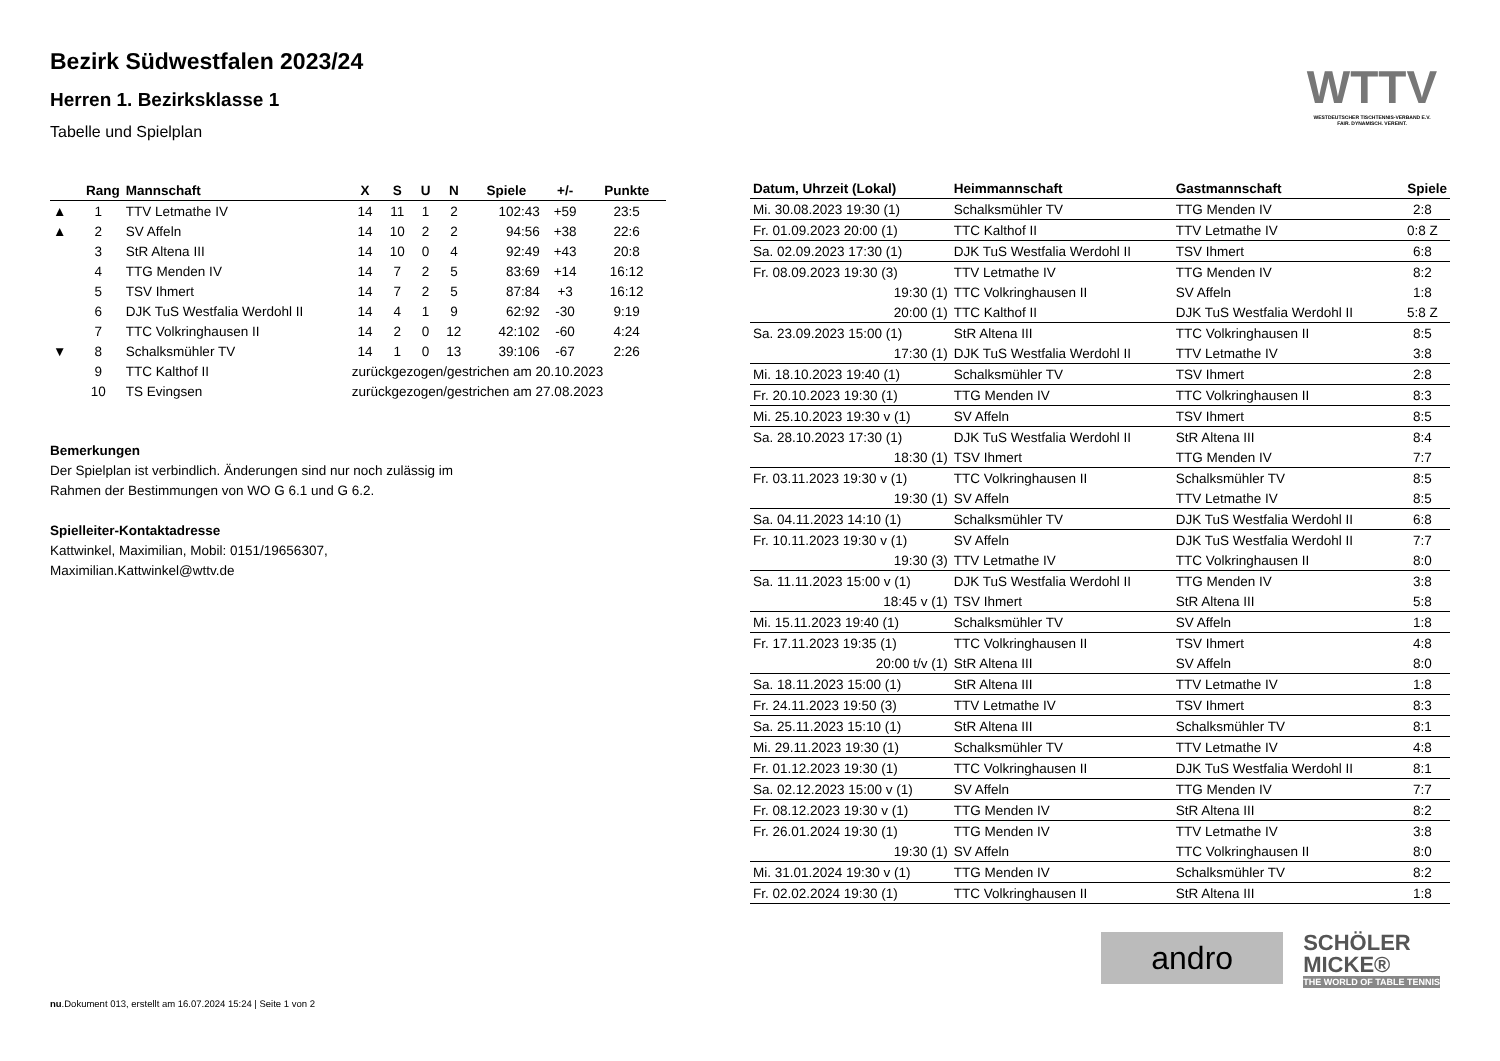Bezirk Südwestfalen 2023/24
Herren 1. Bezirksklasse 1
Tabelle und Spielplan
| | Rang | Mannschaft | X | S | U | N | Spiele | +/- | Punkte |
| --- | --- | --- | --- | --- | --- | --- | --- | --- | --- |
| ▲ | 1 | TTV Letmathe IV | 14 | 11 | 1 | 2 | 102:43 | +59 | 23:5 |
| ▲ | 2 | SV Affeln | 14 | 10 | 2 | 2 | 94:56 | +38 | 22:6 |
| | 3 | StR Altena III | 14 | 10 | 0 | 4 | 92:49 | +43 | 20:8 |
| | 4 | TTG Menden IV | 14 | 7 | 2 | 5 | 83:69 | +14 | 16:12 |
| | 5 | TSV Ihmert | 14 | 7 | 2 | 5 | 87:84 | +3 | 16:12 |
| | 6 | DJK TuS Westfalia Werdohl II | 14 | 4 | 1 | 9 | 62:92 | -30 | 9:19 |
| | 7 | TTC Volkringhausen II | 14 | 2 | 0 | 12 | 42:102 | -60 | 4:24 |
| ▼ | 8 | Schalksmühler TV | 14 | 1 | 0 | 13 | 39:106 | -67 | 2:26 |
| | 9 | TTC Kalthof II | zurückgezogen/gestrichen am 20.10.2023 | | | | | | |
| | 10 | TS Evingsen | zurückgezogen/gestrichen am 27.08.2023 | | | | | | |
Bemerkungen
Der Spielplan ist verbindlich. Änderungen sind nur noch zulässig im
Rahmen der Bestimmungen von WO G 6.1 und G 6.2.
Spielleiter-Kontaktadresse
Kattwinkel, Maximilian, Mobil: 0151/19656307,
Maximilian.Kattwinkel@wttv.de
| Datum, Uhrzeit (Lokal) | Heimmannschaft | Gastmannschaft | Spiele |
| --- | --- | --- | --- |
| Mi. 30.08.2023 19:30 (1) | Schalksmühler TV | TTG Menden IV | 2:8 |
| Fr. 01.09.2023 20:00 (1) | TTC Kalthof II | TTV Letmathe IV | 0:8 Z |
| Sa. 02.09.2023 17:30 (1) | DJK TuS Westfalia Werdohl II | TSV Ihmert | 6:8 |
| Fr. 08.09.2023 19:30 (3) | TTV Letmathe IV | TTG Menden IV | 8:2 |
| 19:30 (1) | TTC Volkringhausen II | SV Affeln | 1:8 |
| 20:00 (1) | TTC Kalthof II | DJK TuS Westfalia Werdohl II | 5:8 Z |
| Sa. 23.09.2023 15:00 (1) | StR Altena III | TTC Volkringhausen II | 8:5 |
| 17:30 (1) | DJK TuS Westfalia Werdohl II | TTV Letmathe IV | 3:8 |
| Mi. 18.10.2023 19:40 (1) | Schalksmühler TV | TSV Ihmert | 2:8 |
| Fr. 20.10.2023 19:30 (1) | TTG Menden IV | TTC Volkringhausen II | 8:3 |
| Mi. 25.10.2023 19:30 v (1) | SV Affeln | TSV Ihmert | 8:5 |
| Sa. 28.10.2023 17:30 (1) | DJK TuS Westfalia Werdohl II | StR Altena III | 8:4 |
| 18:30 (1) | TSV Ihmert | TTG Menden IV | 7:7 |
| Fr. 03.11.2023 19:30 v (1) | TTC Volkringhausen II | Schalksmühler TV | 8:5 |
| 19:30 (1) | SV Affeln | TTV Letmathe IV | 8:5 |
| Sa. 04.11.2023 14:10 (1) | Schalksmühler TV | DJK TuS Westfalia Werdohl II | 6:8 |
| Fr. 10.11.2023 19:30 v (1) | SV Affeln | DJK TuS Westfalia Werdohl II | 7:7 |
| 19:30 (3) | TTV Letmathe IV | TTC Volkringhausen II | 8:0 |
| Sa. 11.11.2023 15:00 v (1) | DJK TuS Westfalia Werdohl II | TTG Menden IV | 3:8 |
| 18:45 v (1) | TSV Ihmert | StR Altena III | 5:8 |
| Mi. 15.11.2023 19:40 (1) | Schalksmühler TV | SV Affeln | 1:8 |
| Fr. 17.11.2023 19:35 (1) | TTC Volkringhausen II | TSV Ihmert | 4:8 |
| 20:00 t/v (1) | StR Altena III | SV Affeln | 8:0 |
| Sa. 18.11.2023 15:00 (1) | StR Altena III | TTV Letmathe IV | 1:8 |
| Fr. 24.11.2023 19:50 (3) | TTV Letmathe IV | TSV Ihmert | 8:3 |
| Sa. 25.11.2023 15:10 (1) | StR Altena III | Schalksmühler TV | 8:1 |
| Mi. 29.11.2023 19:30 (1) | Schalksmühler TV | TTV Letmathe IV | 4:8 |
| Fr. 01.12.2023 19:30 (1) | TTC Volkringhausen II | DJK TuS Westfalia Werdohl II | 8:1 |
| Sa. 02.12.2023 15:00 v (1) | SV Affeln | TTG Menden IV | 7:7 |
| Fr. 08.12.2023 19:30 v (1) | TTG Menden IV | StR Altena III | 8:2 |
| Fr. 26.01.2024 19:30 (1) | TTG Menden IV | TTV Letmathe IV | 3:8 |
| 19:30 (1) | SV Affeln | TTC Volkringhausen II | 8:0 |
| Mi. 31.01.2024 19:30 v (1) | TTG Menden IV | Schalksmühler TV | 8:2 |
| Fr. 02.02.2024 19:30 (1) | TTC Volkringhausen II | StR Altena III | 1:8 |
WTTV
WESTDEUTSCHER TISCHTENNIS-VERBAND E.V.
FAIR. DYNAMISCH. VEREINT.
andro
SCHÖLER
MICKE®
THE WORLD OF TABLE TENNIS
nu.Dokument 013, erstellt am 16.07.2024 15:24 | Seite 1 von 2